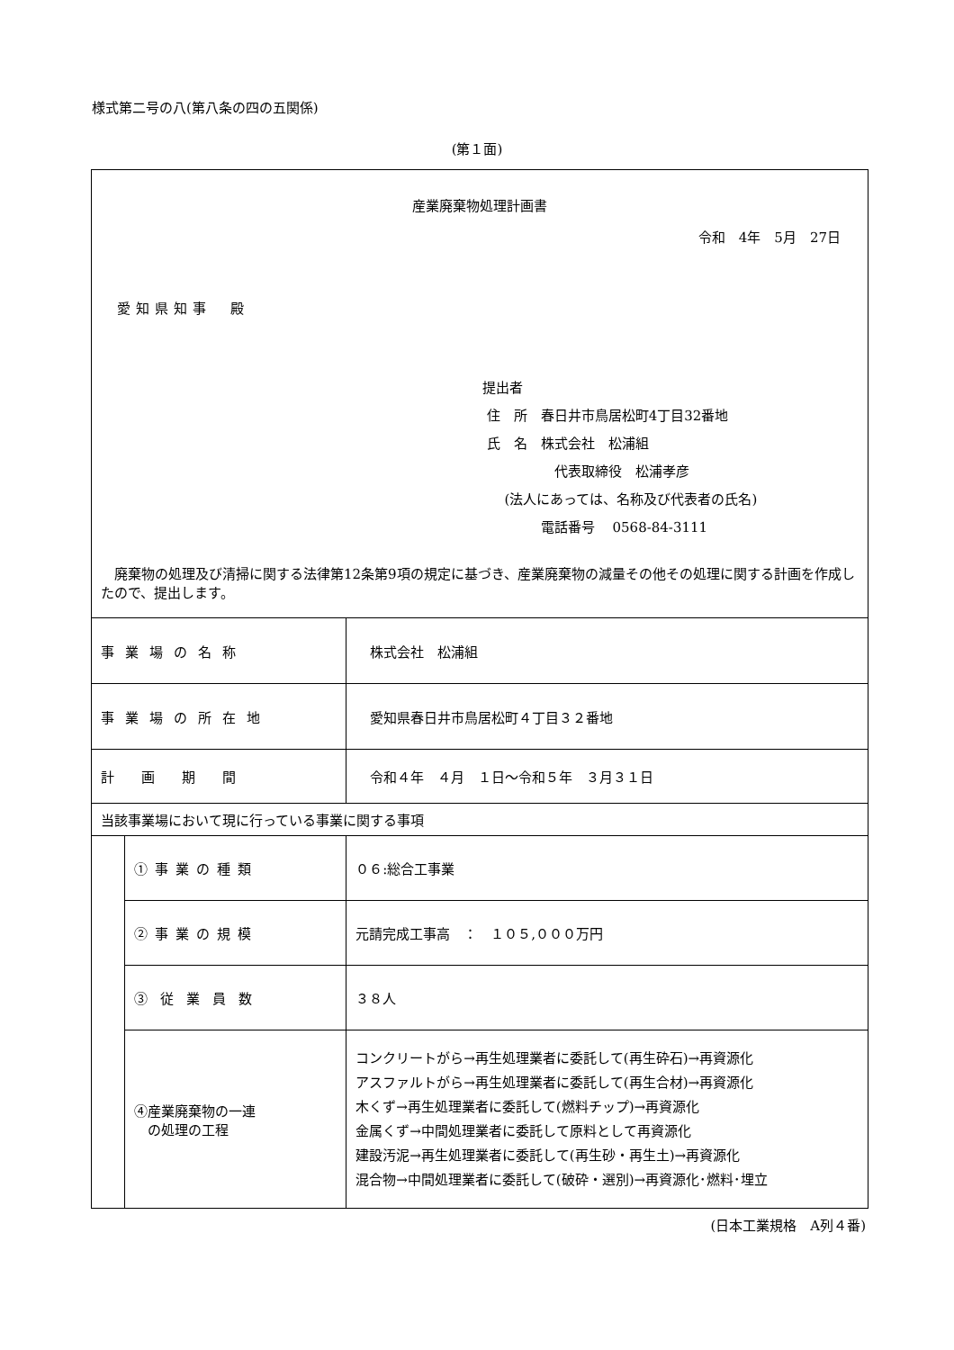様式第二号の八(第八条の四の五関係)
(第１面)
| 産業廃棄物処理計画書 令和 4年 5月 27日 愛知県知事 殿 提出者 住 所 春日井市鳥居松町4丁目32番地 氏 名 株式会社 松浦組 代表取締役 松浦孝彦 (法人にあっては、名称及び代表者の氏名) 電話番号 0568-84-3111 廃棄物の処理及び清掃に関する法律第12条第9項の規定に基づき、産業廃棄物の減量その他その処理に関する計画を作成したので、提出します。 | | |
| 事業場の名称 | | 株式会社 松浦組 |
| 事業場の所在地 | | 愛知県春日井市鳥居松町４丁目３２番地 |
| 計画期間 | | 令和４年 ４月 １日～令和５年 ３月３１日 |
| 当該事業場において現に行っている事業に関する事項 | | |
| | ①事業の種類 | ０６:総合工事業 |
| | ②事業の規模 | 元請完成工事高 ： １０５,０００万円 |
| | ③従業員数 | ３８人 |
| | ④産業廃棄物の一連 の処理の工程 | コンクリートがら→再生処理業者に委託して(再生砕石)→再資源化 アスファルトがら→再生処理業者に委託して(再生合材)→再資源化 木くず→再生処理業者に委託して(燃料チップ)→再資源化 金属くず→中間処理業者に委託して原料として再資源化 建設汚泥→再生処理業者に委託して(再生砂・再生土)→再資源化 混合物→中間処理業者に委託して(破砕・選別)→再資源化･燃料･埋立 |
(日本工業規格　A列４番)